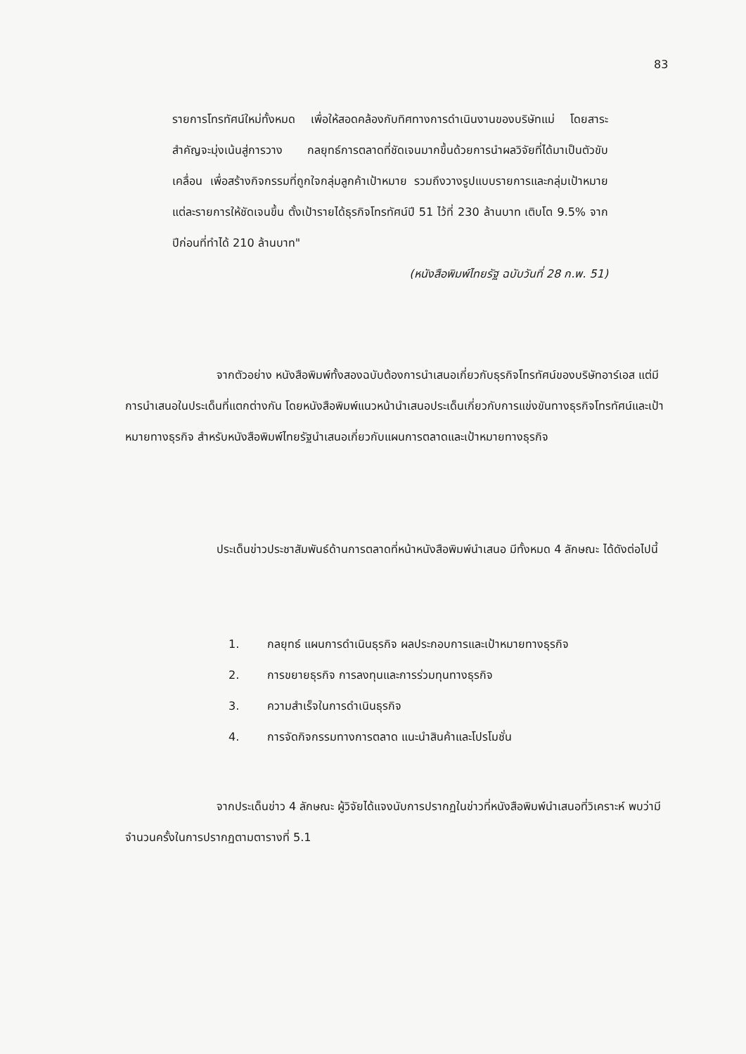83
รายการโทรทัศน์ใหม่ทั้งหมด เพื่อให้สอดคล้องกับทิศทางการดำเนินงานของบริษัทแม่ โดยสาระสำคัญจะมุ่งเน้นสู่การวาง กลยุทธ์การตลาดที่ชัดเจนมากขึ้นด้วยการนำผลวิจัยที่ได้มาเป็นตัวขับเคลื่อน เพื่อสร้างกิจกรรมที่ถูกใจกลุ่มลูกค้าเป้าหมาย รวมถึงวางรูปแบบรายการและกลุ่มเป้าหมายแต่ละรายการให้ชัดเจนขึ้น ตั้งเป้ารายได้ธุรกิจโทรทัศน์ปี 51 ไว้ที่ 230 ล้านบาท เติบโต 9.5% จากปีก่อนที่ทำได้ 210 ล้านบาท"
(หนังสือพิมพ์ไทยรัฐ ฉบับวันที่ 28 ก.พ. 51)
จากตัวอย่าง หนังสือพิมพ์ทั้งสองฉบับต้องการนำเสนอเกี่ยวกับธุรกิจโทรทัศน์ของบริษัทอาร์เอส แต่มีการนำเสนอในประเด็นที่แตกต่างกัน โดยหนังสือพิมพ์แนวหน้านำเสนอประเด็นเกี่ยวกับการแข่งขันทางธุรกิจโทรทัศน์และเป้าหมายทางธุรกิจ สำหรับหนังสือพิมพ์ไทยรัฐนำเสนอเกี่ยวกับแผนการตลาดและเป้าหมายทางธุรกิจ
ประเด็นข่าวประชาสัมพันธ์ด้านการตลาดที่หน้าหนังสือพิมพ์นำเสนอ มีทั้งหมด 4 ลักษณะ ได้ดังต่อไปนี้
1. กลยุทธ์ แผนการดำเนินธุรกิจ ผลประกอบการและเป้าหมายทางธุรกิจ
2. การขยายธุรกิจ การลงทุนและการร่วมทุนทางธุรกิจ
3. ความสำเร็จในการดำเนินธุรกิจ
4. การจัดกิจกรรมทางการตลาด แนะนำสินค้าและโปรโมชั่น
จากประเด็นข่าว 4 ลักษณะ ผู้วิจัยได้แจงนับการปรากฏในข่าวที่หนังสือพิมพ์นำเสนอที่วิเคราะห์ พบว่ามีจำนวนครั้งในการปรากฏตามตารางที่ 5.1